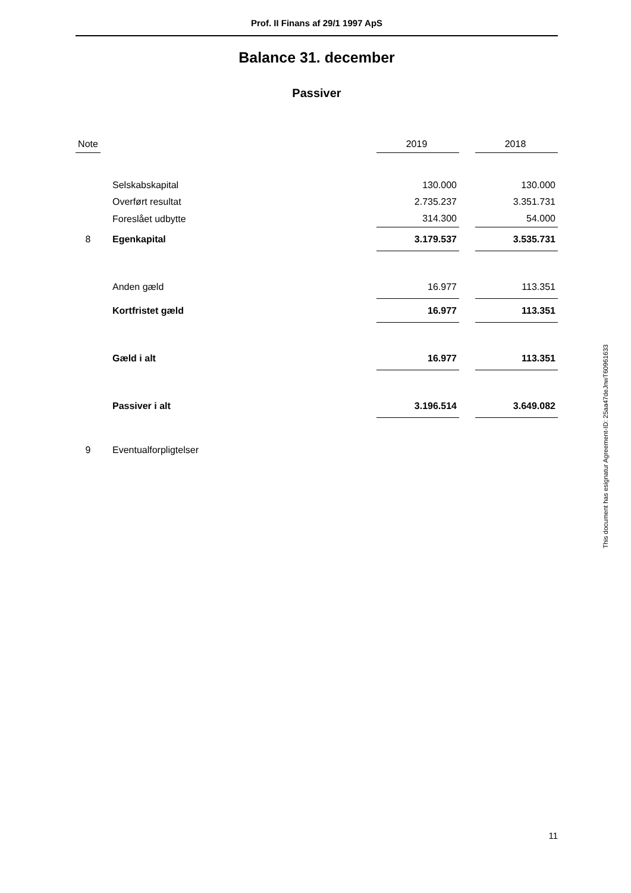Prof. II Finans af 29/1 1997 ApS
Balance 31. december
Passiver
| Note | | | 2019 | | 2018 |
| --- | --- | --- | --- | --- | --- |
| | | Selskabskapital | 130.000 | | 130.000 |
| | | Overført resultat | 2.735.237 | | 3.351.731 |
| | | Foreslået udbytte | 314.300 | | 54.000 |
| 8 | | Egenkapital | 3.179.537 | | 3.535.731 |
| | | Anden gæld | 16.977 | | 113.351 |
| | | Kortfristet gæld | 16.977 | | 113.351 |
| | | Gæld i alt | 16.977 | | 113.351 |
| | | Passiver i alt | 3.196.514 | | 3.649.082 |
| 9 | | Eventualforpligtelser | | | |
This document has esignatur Agreement-ID: 25aa47deJnwT60961633
11